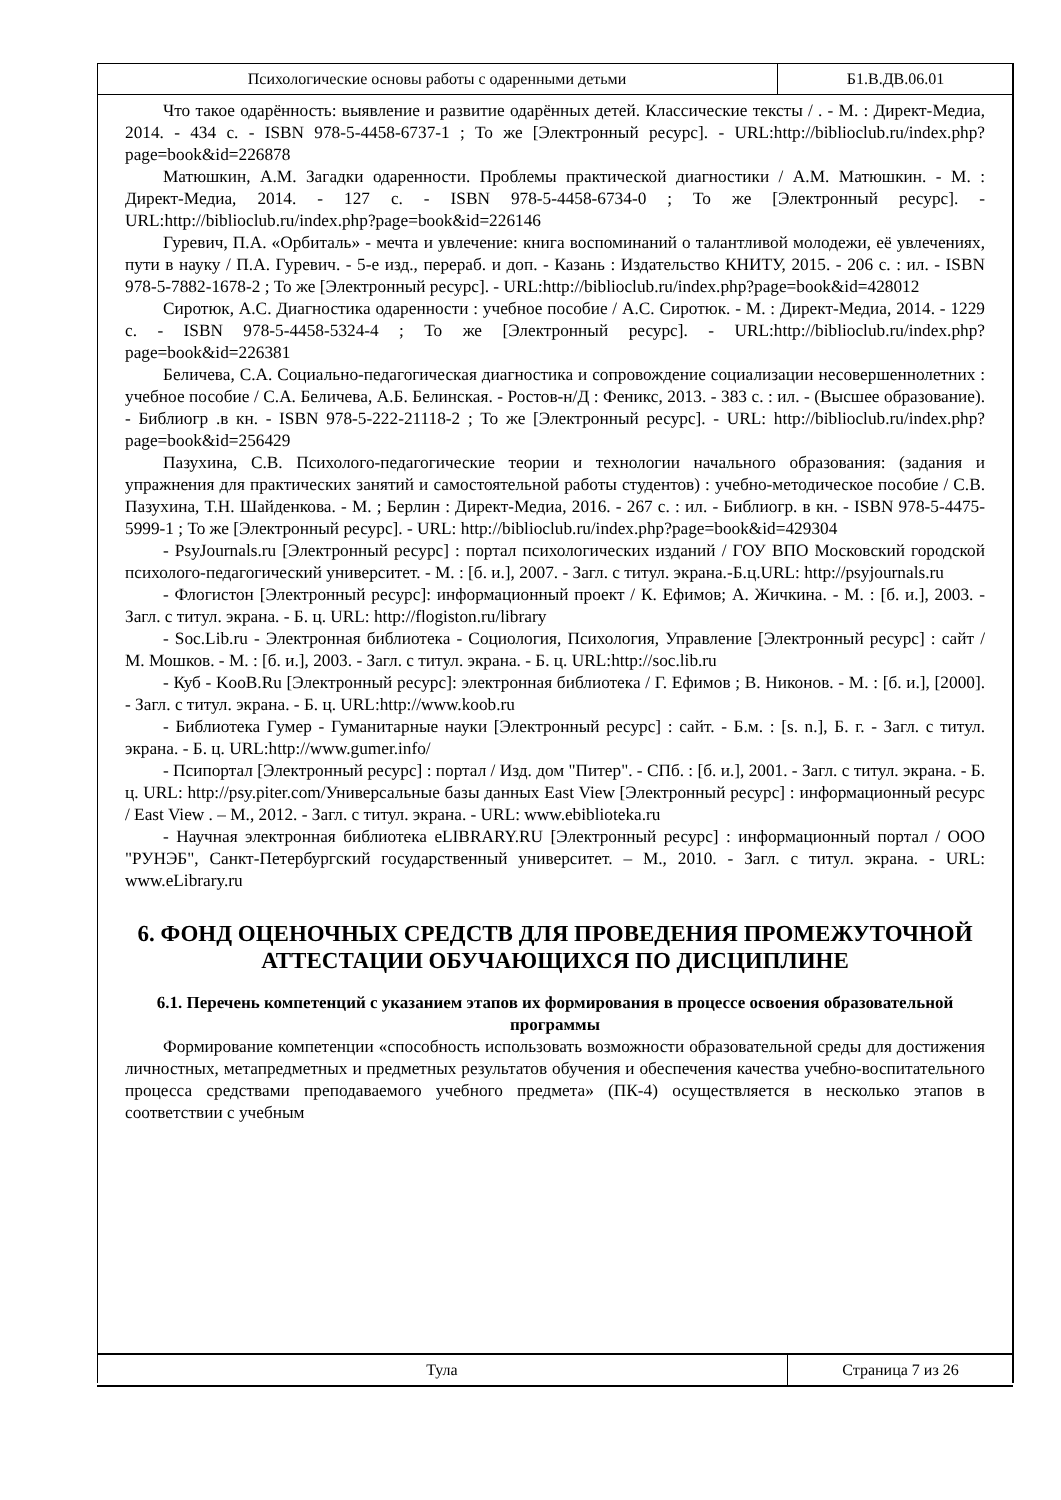Психологические основы работы с одаренными детьми Б1.В.ДВ.06.01
Что такое одарённость: выявление и развитие одарённых детей. Классические тексты / . - М. : Директ-Медиа, 2014. - 434 с. - ISBN 978-5-4458-6737-1 ; То же [Электронный ресурс]. - URL:http://biblioclub.ru/index.php?page=book&id=226878
Матюшкин, А.М. Загадки одаренности. Проблемы практической диагностики / А.М. Матюшкин. - М. : Директ-Медиа, 2014. - 127 с. - ISBN 978-5-4458-6734-0 ; То же [Электронный ресурс]. - URL:http://biblioclub.ru/index.php?page=book&id=226146
Гуревич, П.А. «Орбиталь» - мечта и увлечение: книга воспоминаний о талантливой молодежи, её увлечениях, пути в науку / П.А. Гуревич. - 5-е изд., перераб. и доп. - Казань : Издательство КНИТУ, 2015. - 206 с. : ил. - ISBN 978-5-7882-1678-2 ; То же [Электронный ресурс]. - URL:http://biblioclub.ru/index.php?page=book&id=428012
Сиротюк, А.С. Диагностика одаренности : учебное пособие / А.С. Сиротюк. - М. : Директ-Медиа, 2014. - 1229 с. - ISBN 978-5-4458-5324-4 ; То же [Электронный ресурс]. - URL:http://biblioclub.ru/index.php?page=book&id=226381
Беличева, С.А. Социально-педагогическая диагностика и сопровождение социализации несовершеннолетних : учебное пособие / С.А. Беличева, А.Б. Белинская. - Ростов-н/Д : Феникс, 2013. - 383 с. : ил. - (Высшее образование). - Библиогр .в кн. - ISBN 978-5-222-21118-2 ; То же [Электронный ресурс]. - URL: http://biblioclub.ru/index.php?page=book&id=256429
Пазухина, С.В. Психолого-педагогические теории и технологии начального образования: (задания и упражнения для практических занятий и самостоятельной работы студентов) : учебно-методическое пособие / С.В. Пазухина, Т.Н. Шайденкова. - М. ; Берлин : Директ-Медиа, 2016. - 267 с. : ил. - Библиогр. в кн. - ISBN 978-5-4475-5999-1 ; То же [Электронный ресурс]. - URL: http://biblioclub.ru/index.php?page=book&id=429304
- PsyJournals.ru [Электронный ресурс] : портал психологических изданий / ГОУ ВПО Московский городской психолого-педагогический университет. - М. : [б. и.], 2007. - Загл. с титул. экрана.-Б.ц.URL: http://psyjournals.ru
- Флогистон [Электронный ресурс]: информационный проект / К. Ефимов; А. Жичкина. - М. : [б. и.], 2003. - Загл. с титул. экрана. - Б. ц. URL: http://flogiston.ru/library
- Soc.Lib.ru - Электронная библиотека - Социология, Психология, Управление [Электронный ресурс] : сайт / М. Мошков. - М. : [б. и.], 2003. - Загл. с титул. экрана. - Б. ц. URL:http://soc.lib.ru
- Куб - KooB.Ru [Электронный ресурс]: электронная библиотека / Г. Ефимов ; В. Никонов. - М. : [б. и.], [2000]. - Загл. с титул. экрана. - Б. ц. URL:http://www.koob.ru
- Библиотека Гумер - Гуманитарные науки [Электронный ресурс] : сайт. - Б.м. : [s. n.], Б. г. - Загл. с титул. экрана. - Б. ц. URL:http://www.gumer.info/
- Псипортал [Электронный ресурс] : портал / Изд. дом "Питер". - СПб. : [б. и.], 2001. - Загл. с титул. экрана. - Б. ц. URL: http://psy.piter.com/Универсальные базы данных East View [Электронный ресурс] : информационный ресурс / East View . – М., 2012. - Загл. с титул. экрана. - URL: www.ebiblioteka.ru
- Научная электронная библиотека eLIBRARY.RU [Электронный ресурс] : информационный портал / ООО "РУНЭБ", Санкт-Петербургский государственный университет. – М., 2010. - Загл. с титул. экрана. - URL: www.eLibrary.ru
6. ФОНД ОЦЕНОЧНЫХ СРЕДСТВ ДЛЯ ПРОВЕДЕНИЯ ПРОМЕЖУТОЧНОЙ АТТЕСТАЦИИ ОБУЧАЮЩИХСЯ ПО ДИСЦИПЛИНЕ
6.1. Перечень компетенций с указанием этапов их формирования в процессе освоения образовательной программы
Формирование компетенции «способность использовать возможности образовательной среды для достижения личностных, метапредметных и предметных результатов обучения и обеспечения качества учебно-воспитательного процесса средствами преподаваемого учебного предмета» (ПК-4) осуществляется в несколько этапов в соответствии с учебным
Тула Страница 7 из 26